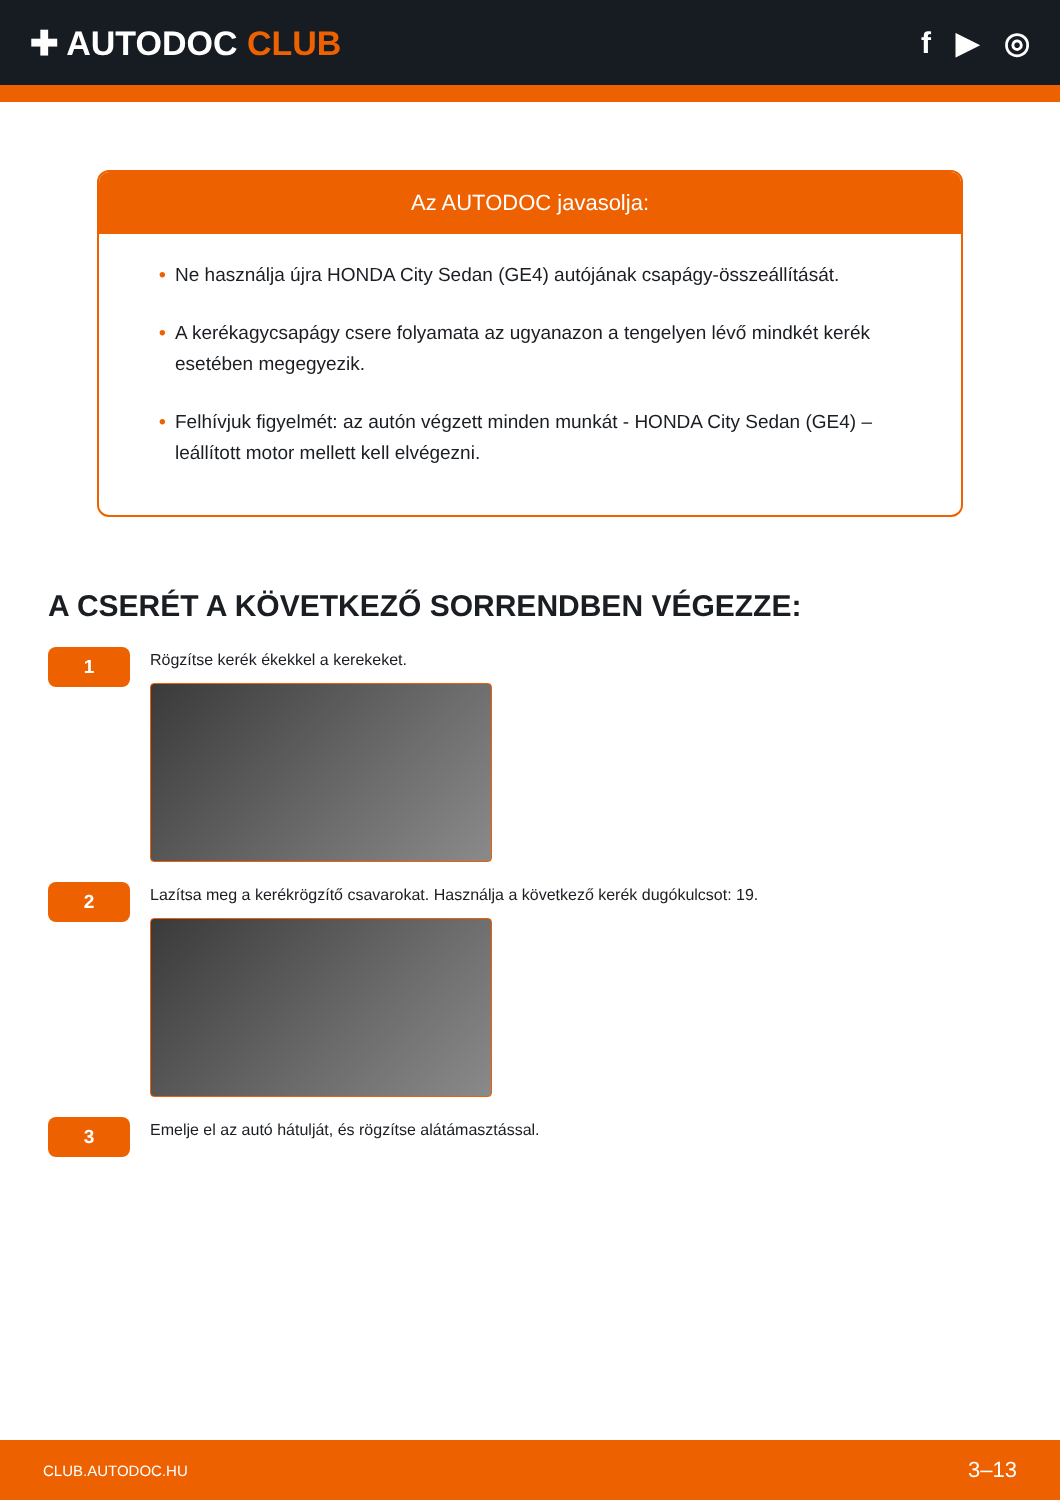✚ AUTODOC CLUB f ▶ ◎
Az AUTODOC javasolja:
• Ne használja újra HONDA City Sedan (GE4) autójának csapágy-összeállítását.
• A kerékagycsapágy csere folyamata az ugyanazon a tengelyen lévő mindkét kerék esetében megegyezik.
• Felhívjuk figyelmét: az autón végzett minden munkát - HONDA City Sedan (GE4) – leállított motor mellett kell elvégezni.
A CSERÉT A KÖVETKEZŐ SORRENDBEN VÉGEZZE:
1
Rögzítse kerék ékekkel a kerekeket.
2
Lazítsa meg a kerékrögzítő csavarokat. Használja a következő kerék dugókulcsot: 19.
3
Emelje el az autó hátulját, és rögzítse alátámasztással.
CLUB.AUTODOC.HU 3–13